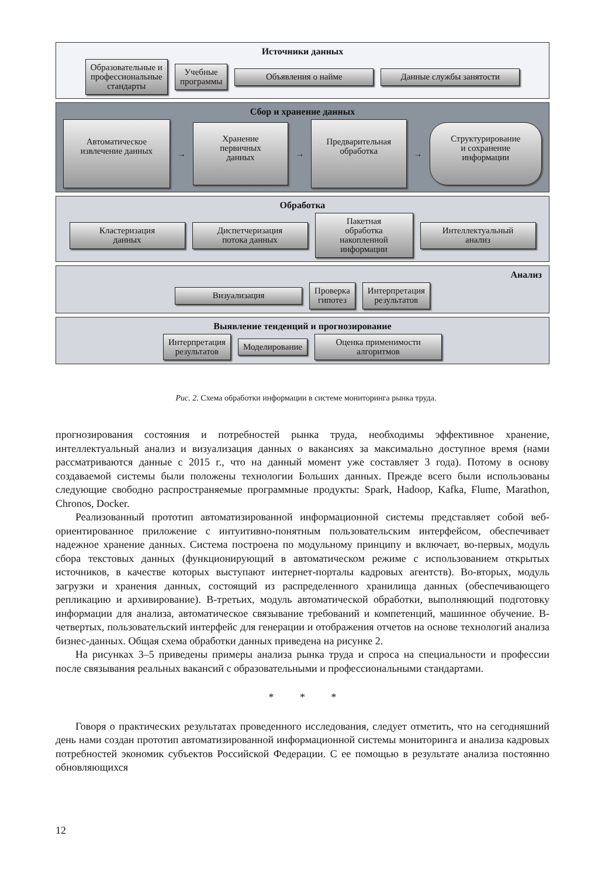Источники данных
Образовательные и
профессиональные
стандарты
Учебные
программы
Объявления о найме Данные службы занятости
Сбор и хранение данных
Автоматическое
извлечение данных
→
Хранение
первичных
данных
→
Предварительная
обработка
→
Структурирование
и сохранение
информации
Обработка
Кластеризация
данных
Диспетчеризация
потока данных
Пакетная
обработка
накопленной
информации
Интеллектуальный
анализ
Анализ
Визуализация
Проверка
гипотез
Интерпретация
результатов
Выявление тенденций и прогнозирование
Интерпретация
результатов
Моделирование
Оценка применимости
алгоритмов
Рис. 2. Схема обработки информации в системе мониторинга рынка труда.
прогнозирования состояния и потребностей рынка труда, необходимы эффективное хранение, интеллектуальный анализ и визуализация данных о вакансиях за максимально доступное время (нами рассматриваются данные с 2015 г., что на данный момент уже составляет 3 года). Потому в основу создаваемой системы были положены технологии Больших данных. Прежде всего были использованы следующие свободно распространяемые программные продукты: Spark, Hadoop, Kafka, Flume, Marathon, Chronos, Docker.
Реализованный прототип автоматизированной информационной системы представляет собой веб-ориентированное приложение с интуитивно-понятным пользовательским интерфейсом, обеспечивает надежное хранение данных. Система построена по модульному принципу и включает, во-первых, модуль сбора текстовых данных (функционирующий в автоматическом режиме с использованием открытых источников, в качестве которых выступают интернет-порталы кадровых агентств). Во-вторых, модуль загрузки и хранения данных, состоящий из распределенного хранилища данных (обеспечивающего репликацию и архивирование). В-третьих, модуль автоматической обработки, выполняющий подготовку информации для анализа, автоматическое связывание требований и компетенций, машинное обучение. В-четвертых, пользовательский интерфейс для генерации и отображения отчетов на основе технологий анализа бизнес-данных. Общая схема обработки данных приведена на рисунке 2.
На рисунках 3–5 приведены примеры анализа рынка труда и спроса на специальности и профессии после связывания реальных вакансий с образовательными и профессиональными стандартами.
* * *
Говоря о практических результатах проведенного исследования, следует отметить, что на сегодняшний день нами создан прототип автоматизированной информационной системы мониторинга и анализа кадровых потребностей экономик субъектов Российской Федерации. С ее помощью в результате анализа постоянно обновляющихся
12